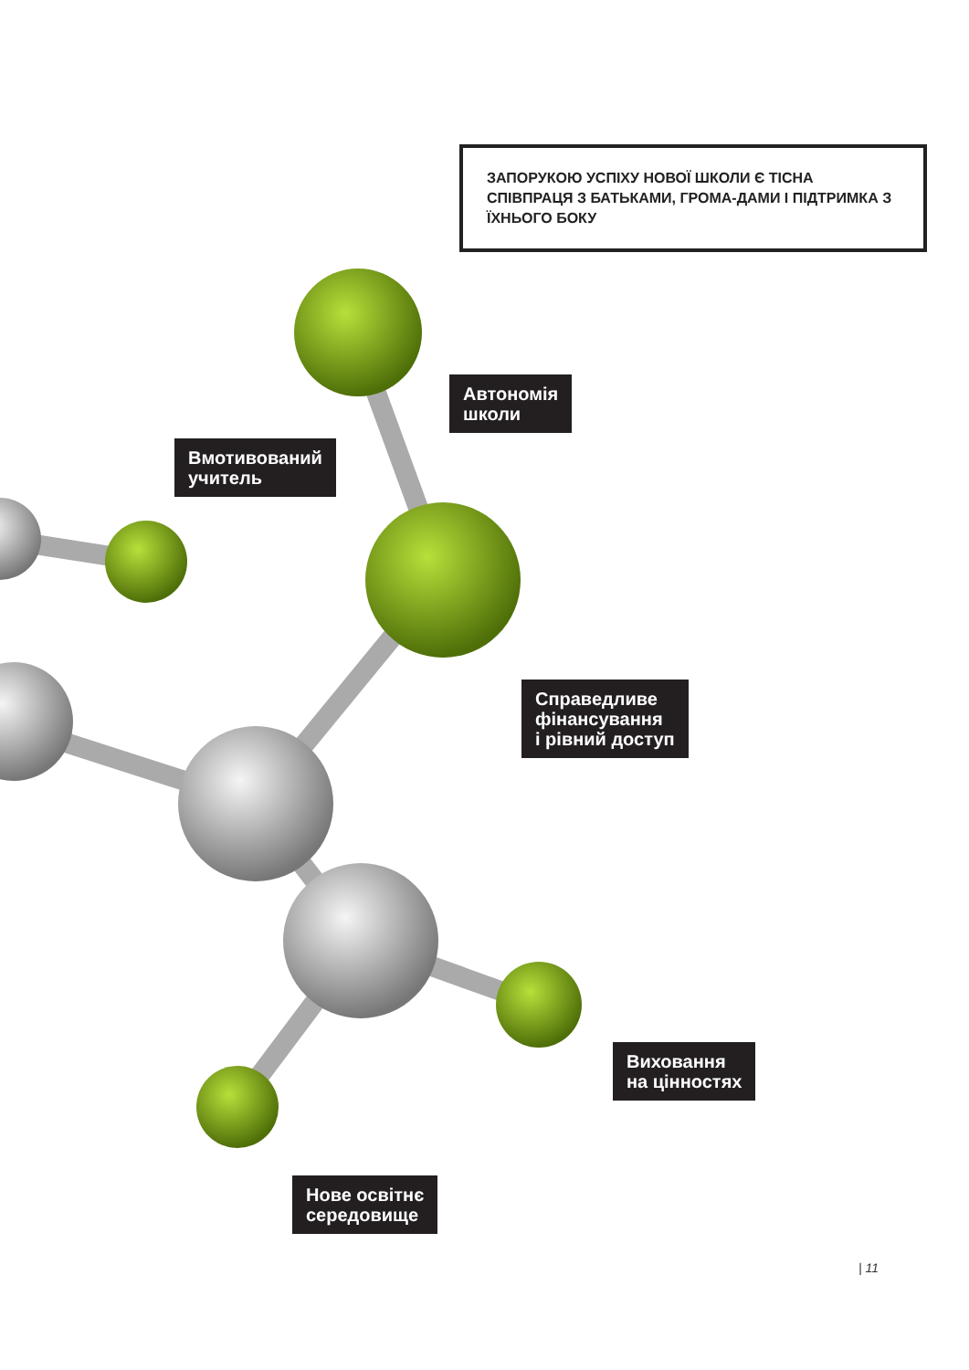ЗАПОРУКОЮ УСПІХУ НОВОЇ ШКОЛИ Є ТІСНА СПІВПРАЦЯ З БАТЬКАМИ, ГРОМА-ДАМИ І ПІДТРИМКА З ЇХНЬОГО БОКУ
Автономія
школи
Вмотивований
учитель
Справедливе
фінансування
і рівний доступ
Виховання
на цінностях
Нове освітнє
середовище
| 11